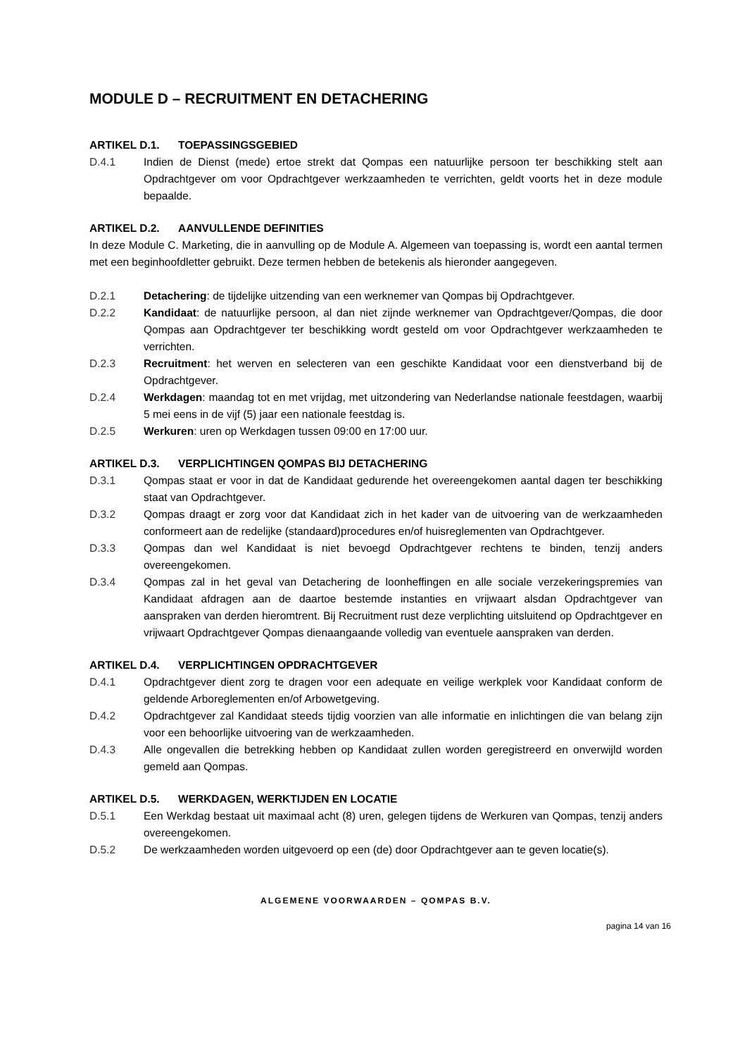MODULE D – RECRUITMENT EN DETACHERING
ARTIKEL D.1. TOEPASSINGSGEBIED
D.4.1 Indien de Dienst (mede) ertoe strekt dat Qompas een natuurlijke persoon ter beschikking stelt aan Opdrachtgever om voor Opdrachtgever werkzaamheden te verrichten, geldt voorts het in deze module bepaalde.
ARTIKEL D.2. AANVULLENDE DEFINITIES
In deze Module C. Marketing, die in aanvulling op de Module A. Algemeen van toepassing is, wordt een aantal termen met een beginhoofdletter gebruikt. Deze termen hebben de betekenis als hieronder aangegeven.
D.2.1 Detachering: de tijdelijke uitzending van een werknemer van Qompas bij Opdrachtgever.
D.2.2 Kandidaat: de natuurlijke persoon, al dan niet zijnde werknemer van Opdrachtgever/Qompas, die door Qompas aan Opdrachtgever ter beschikking wordt gesteld om voor Opdrachtgever werkzaamheden te verrichten.
D.2.3 Recruitment: het werven en selecteren van een geschikte Kandidaat voor een dienstverband bij de Opdrachtgever.
D.2.4 Werkdagen: maandag tot en met vrijdag, met uitzondering van Nederlandse nationale feestdagen, waarbij 5 mei eens in de vijf (5) jaar een nationale feestdag is.
D.2.5 Werkuren: uren op Werkdagen tussen 09:00 en 17:00 uur.
ARTIKEL D.3. VERPLICHTINGEN QOMPAS BIJ DETACHERING
D.3.1 Qompas staat er voor in dat de Kandidaat gedurende het overeengekomen aantal dagen ter beschikking staat van Opdrachtgever.
D.3.2 Qompas draagt er zorg voor dat Kandidaat zich in het kader van de uitvoering van de werkzaamheden conformeert aan de redelijke (standaard)procedures en/of huisreglementen van Opdrachtgever.
D.3.3 Qompas dan wel Kandidaat is niet bevoegd Opdrachtgever rechtens te binden, tenzij anders overeengekomen.
D.3.4 Qompas zal in het geval van Detachering de loonheffingen en alle sociale verzekeringspremies van Kandidaat afdragen aan de daartoe bestemde instanties en vrijwaart alsdan Opdrachtgever van aanspraken van derden hieromtrent. Bij Recruitment rust deze verplichting uitsluitend op Opdrachtgever en vrijwaart Opdrachtgever Qompas dienaangaande volledig van eventuele aanspraken van derden.
ARTIKEL D.4. VERPLICHTINGEN OPDRACHTGEVER
D.4.1 Opdrachtgever dient zorg te dragen voor een adequate en veilige werkplek voor Kandidaat conform de geldende Arboreglementen en/of Arbowetgeving.
D.4.2 Opdrachtgever zal Kandidaat steeds tijdig voorzien van alle informatie en inlichtingen die van belang zijn voor een behoorlijke uitvoering van de werkzaamheden.
D.4.3 Alle ongevallen die betrekking hebben op Kandidaat zullen worden geregistreerd en onverwijld worden gemeld aan Qompas.
ARTIKEL D.5. WERKDAGEN, WERKTIJDEN EN LOCATIE
D.5.1 Een Werkdag bestaat uit maximaal acht (8) uren, gelegen tijdens de Werkuren van Qompas, tenzij anders overeengekomen.
D.5.2 De werkzaamheden worden uitgevoerd op een (de) door Opdrachtgever aan te geven locatie(s).
ALGEMENE VOORWAARDEN – QOMPAS B.V.
pagina 14 van 16